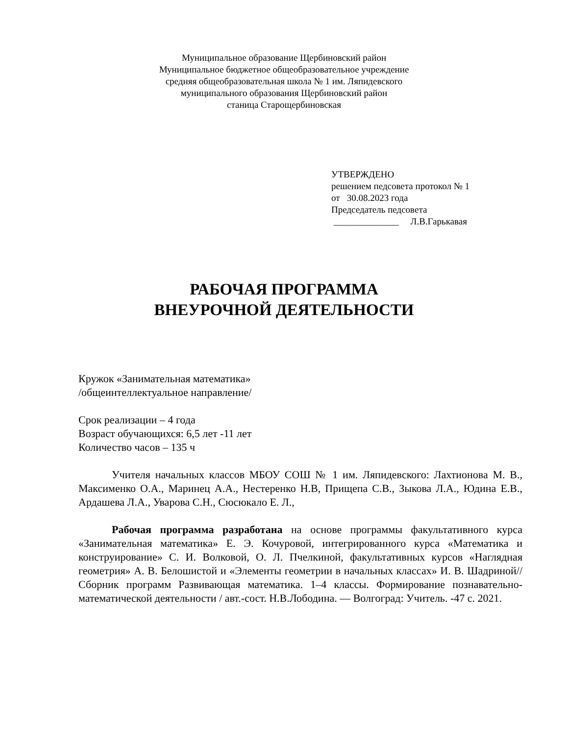Муниципальное образование Щербиновский район
Муниципальное бюджетное общеобразовательное учреждение
средняя общеобразовательная школа № 1 им. Ляпидевского
муниципального образования Щербиновский район
станица Старощербиновская
УТВЕРЖДЕНО
решением педсовета протокол № 1
от 30.08.2023 года
Председатель педсовета
______________ Л.В.Гарькавая
РАБОЧАЯ ПРОГРАММА
ВНЕУРОЧНОЙ ДЕЯТЕЛЬНОСТИ
Кружок «Занимательная математика»
/общеинтеллектуальное направление/
Срок реализации – 4 года
Возраст обучающихся: 6,5 лет -11 лет
Количество часов – 135 ч
Учителя начальных классов МБОУ СОШ № 1 им. Ляпидевского: Лахтионова М. В., Максименко О.А., Маринец А.А., Нестеренко Н.В, Прищепа С.В., Зыкова Л.А., Юдина Е.В., Ардашева Л.А., Уварова С.Н., Сюсюкало Е. Л.,
Рабочая программа разработана на основе программы факультативного курса «Занимательная математика» Е. Э. Кочуровой, интегрированного курса «Математика и конструирование» С. И. Волковой, О. Л. Пчелкиной, факультативных курсов «Наглядная геометрия» А. В. Белошистой и «Элементы геометрии в начальных классах» И. В. Шадриной//Сборник программ Развивающая математика. 1–4 классы. Формирование познавательно-математической деятельности / авт.-сост. Н.В.Лободина. — Волгоград: Учитель. -47 с. 2021.